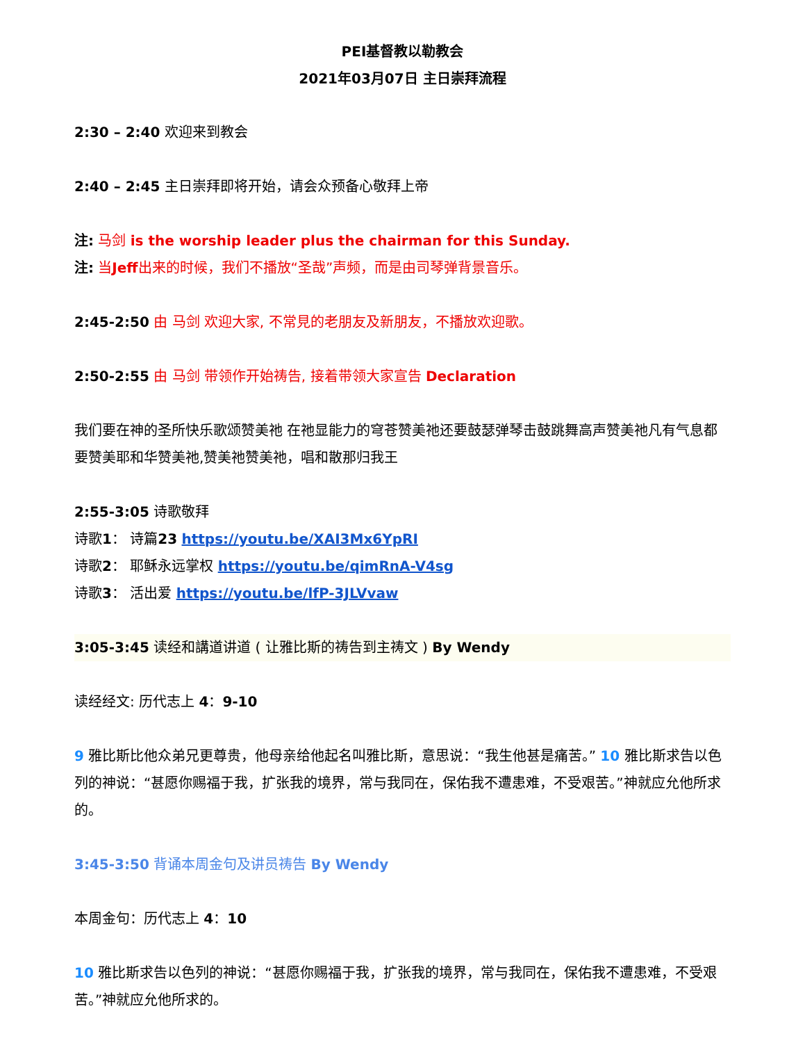PEI基督教以勒教会
2021年03月07日 主日崇拜流程
2:30 – 2:40 欢迎来到教会
2:40 – 2:45 主日崇拜即将开始，请会众预备心敬拜上帝
注: 马剑 is the worship leader plus the chairman for this Sunday.
注: 当Jeff出来的时候，我们不播放“圣哉”声频，而是由司琴弹背景音乐。
2:45-2:50 由 马剑 欢迎大家, 不常見的老朋友及新朋友，不播放欢迎歌。
2:50-2:55 由 马剑 带领作开始祷告, 接着带领大家宣告 Declaration
我们要在神的圣所快乐歌颂赞美祂 在祂显能力的穹苍赞美祂还要鼓瑟弹琴击鼓跳舞高声赞美祂凡有气息都要赞美耶和华赞美祂,赞美祂赞美祂，唱和散那归我王
2:55-3:05 诗歌敬拜
诗歌1： 诗篇23 https://youtu.be/XAI3Mx6YpRI
诗歌2： 耶稣永远掌权 https://youtu.be/qimRnA-V4sg
诗歌3： 活出爱 https://youtu.be/lfP-3JLVvaw
3:05-3:45 读经和講道讲道 ( 让雅比斯的祷告到主祷文 ) By Wendy
读经经文: 历代志上 4：9-10
9 雅比斯比他众弟兄更尊贵，他母亲给他起名叫雅比斯，意思说：“我生他甚是痛苦。” 10 雅比斯求告以色列的神说：“甚愿你赐福于我，扩张我的境界，常与我同在，保佑我不遭患难，不受艰苦。”神就应允他所求的。
3:45-3:50 背诵本周金句及讲员祷告 By Wendy
本周金句：历代志上 4：10
10 雅比斯求告以色列的神说：“甚愿你赐福于我，扩张我的境界，常与我同在，保佑我不遭患难，不受艰苦。”神就应允他所求的。